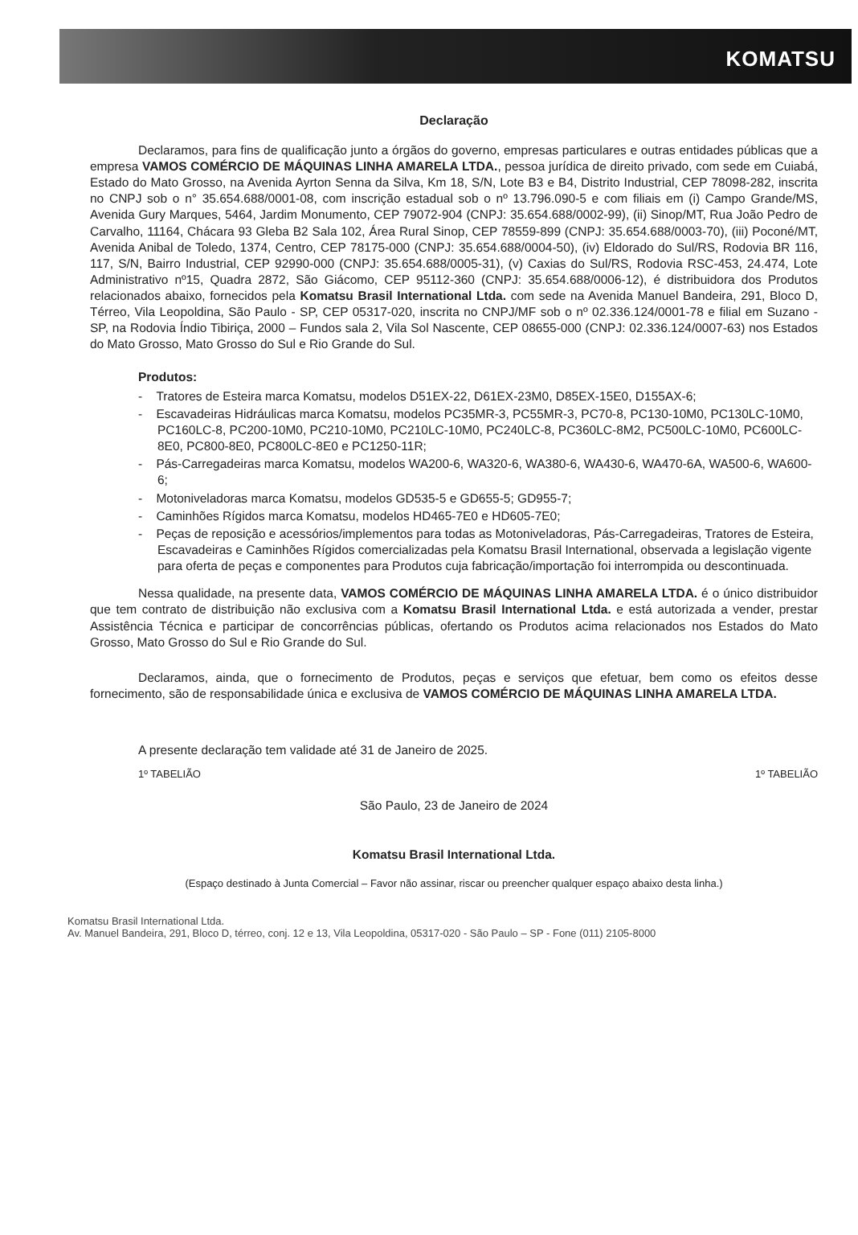KOMATSU
Declaração
Declaramos, para fins de qualificação junto a órgãos do governo, empresas particulares e outras entidades públicas que a empresa VAMOS COMÉRCIO DE MÁQUINAS LINHA AMARELA LTDA., pessoa jurídica de direito privado, com sede em Cuiabá, Estado do Mato Grosso, na Avenida Ayrton Senna da Silva, Km 18, S/N, Lote B3 e B4, Distrito Industrial, CEP 78098-282, inscrita no CNPJ sob o n° 35.654.688/0001-08, com inscrição estadual sob o nº 13.796.090-5 e com filiais em (i) Campo Grande/MS, Avenida Gury Marques, 5464, Jardim Monumento, CEP 79072-904 (CNPJ: 35.654.688/0002-99), (ii) Sinop/MT, Rua João Pedro de Carvalho, 11164, Chácara 93 Gleba B2 Sala 102, Área Rural Sinop, CEP 78559-899 (CNPJ: 35.654.688/0003-70), (iii) Poconé/MT, Avenida Anibal de Toledo, 1374, Centro, CEP 78175-000 (CNPJ: 35.654.688/0004-50), (iv) Eldorado do Sul/RS, Rodovia BR 116, 117, S/N, Bairro Industrial, CEP 92990-000 (CNPJ: 35.654.688/0005-31), (v) Caxias do Sul/RS, Rodovia RSC-453, 24.474, Lote Administrativo nº15, Quadra 2872, São Giácomo, CEP 95112-360 (CNPJ: 35.654.688/0006-12), é distribuidora dos Produtos relacionados abaixo, fornecidos pela Komatsu Brasil International Ltda. com sede na Avenida Manuel Bandeira, 291, Bloco D, Térreo, Vila Leopoldina, São Paulo - SP, CEP 05317-020, inscrita no CNPJ/MF sob o nº 02.336.124/0001-78 e filial em Suzano - SP, na Rodovia Índio Tibiriça, 2000 – Fundos sala 2, Vila Sol Nascente, CEP 08655-000 (CNPJ: 02.336.124/0007-63) nos Estados do Mato Grosso, Mato Grosso do Sul e Rio Grande do Sul.
Produtos:
- Tratores de Esteira marca Komatsu, modelos D51EX-22, D61EX-23M0, D85EX-15E0, D155AX-6;
- Escavadeiras Hidráulicas marca Komatsu, modelos PC35MR-3, PC55MR-3, PC70-8, PC130-10M0, PC130LC-10M0, PC160LC-8, PC200-10M0, PC210-10M0, PC210LC-10M0, PC240LC-8, PC360LC-8M2, PC500LC-10M0, PC600LC-8E0, PC800-8E0, PC800LC-8E0 e PC1250-11R;
- Pás-Carregadeiras marca Komatsu, modelos WA200-6, WA320-6, WA380-6, WA430-6, WA470-6A, WA500-6, WA600-6;
- Motoniveladoras marca Komatsu, modelos GD535-5 e GD655-5; GD955-7;
- Caminhões Rígidos marca Komatsu, modelos HD465-7E0 e HD605-7E0;
- Peças de reposição e acessórios/implementos para todas as Motoniveladoras, Pás-Carregadeiras, Tratores de Esteira, Escavadeiras e Caminhões Rígidos comercializadas pela Komatsu Brasil International, observada a legislação vigente para oferta de peças e componentes para Produtos cuja fabricação/importação foi interrompida ou descontinuada.
Nessa qualidade, na presente data, VAMOS COMÉRCIO DE MÁQUINAS LINHA AMARELA LTDA. é o único distribuidor que tem contrato de distribuição não exclusiva com a Komatsu Brasil International Ltda. e está autorizada a vender, prestar Assistência Técnica e participar de concorrências públicas, ofertando os Produtos acima relacionados nos Estados do Mato Grosso, Mato Grosso do Sul e Rio Grande do Sul.
Declaramos, ainda, que o fornecimento de Produtos, peças e serviços que efetuar, bem como os efeitos desse fornecimento, são de responsabilidade única e exclusiva de VAMOS COMÉRCIO DE MÁQUINAS LINHA AMARELA LTDA.
A presente declaração tem validade até 31 de Janeiro de 2025.
1º TABELIÃO 1º TABELIÃO
São Paulo, 23 de Janeiro de 2024
Komatsu Brasil International Ltda.
(Espaço destinado à Junta Comercial – Favor não assinar, riscar ou preencher qualquer espaço abaixo desta linha.)
Komatsu Brasil International Ltda.
Av. Manuel Bandeira, 291, Bloco D, térreo, conj. 12 e 13, Vila Leopoldina, 05317-020 - São Paulo – SP - Fone (011) 2105-8000